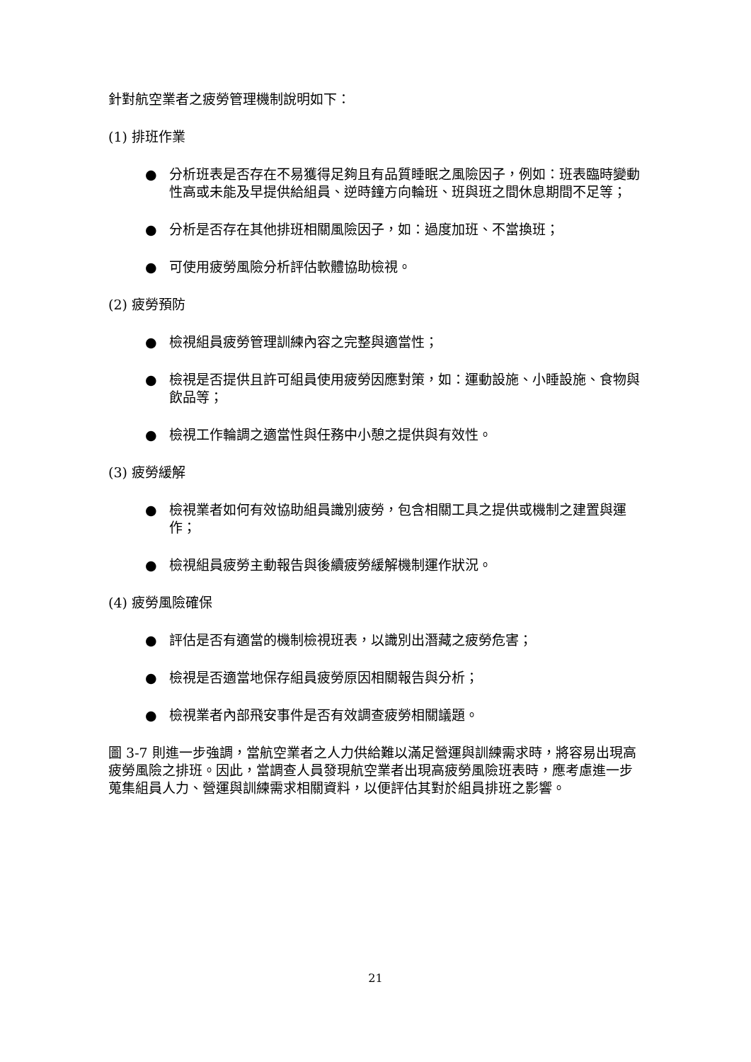針對航空業者之疲勞管理機制說明如下：
(1) 排班作業
● 分析班表是否存在不易獲得足夠且有品質睡眠之風險因子，例如：班表臨時變動性高或未能及早提供給組員、逆時鐘方向輪班、班與班之間休息期間不足等；
● 分析是否存在其他排班相關風險因子，如：過度加班、不當換班；
● 可使用疲勞風險分析評估軟體協助檢視。
(2) 疲勞預防
● 檢視組員疲勞管理訓練內容之完整與適當性；
● 檢視是否提供且許可組員使用疲勞因應對策，如：運動設施、小睡設施、食物與飲品等；
● 檢視工作輪調之適當性與任務中小憩之提供與有效性。
(3) 疲勞緩解
● 檢視業者如何有效協助組員識別疲勞，包含相關工具之提供或機制之建置與運作；
● 檢視組員疲勞主動報告與後續疲勞緩解機制運作狀況。
(4) 疲勞風險確保
● 評估是否有適當的機制檢視班表，以識別出潛藏之疲勞危害；
● 檢視是否適當地保存組員疲勞原因相關報告與分析；
● 檢視業者內部飛安事件是否有效調查疲勞相關議題。
圖 3-7 則進一步強調，當航空業者之人力供給難以滿足營運與訓練需求時，將容易出現高疲勞風險之排班。因此，當調查人員發現航空業者出現高疲勞風險班表時，應考慮進一步蒐集組員人力、營運與訓練需求相關資料，以便評估其對於組員排班之影響。
21